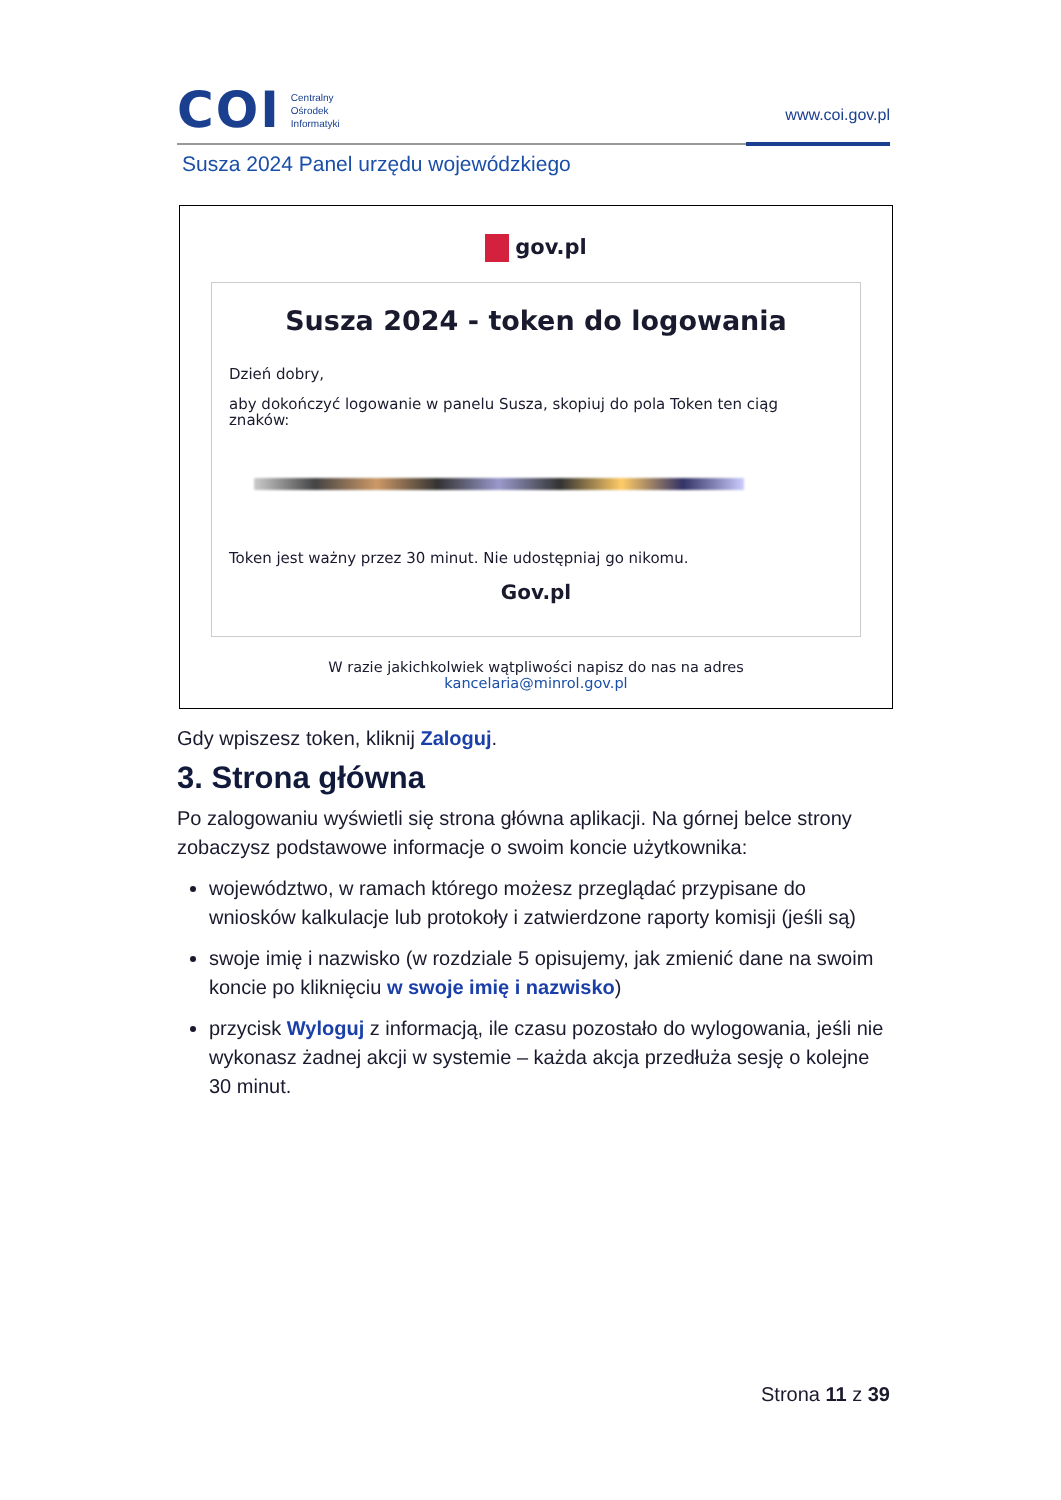COI
Centralny
Ośrodek
Informatyki
www.coi.gov.pl
Susza 2024 Panel urzędu wojewódzkiego
gov.pl
Susza 2024 - token do logowania
Dzień dobry,
aby dokończyć logowanie w panelu Susza, skopiuj do pola Token ten ciąg znaków:
Token jest ważny przez 30 minut. Nie udostępniaj go nikomu.
Gov.pl
W razie jakichkolwiek wątpliwości napisz do nas na adres
kancelaria@minrol.gov.pl
Gdy wpiszesz token, kliknij Zaloguj.
3. Strona główna
Po zalogowaniu wyświetli się strona główna aplikacji. Na górnej belce strony zobaczysz podstawowe informacje o swoim koncie użytkownika:
województwo, w ramach którego możesz przeglądać przypisane do wniosków kalkulacje lub protokoły i zatwierdzone raporty komisji (jeśli są)
swoje imię i nazwisko (w rozdziale 5 opisujemy, jak zmienić dane na swoim koncie po kliknięciu w swoje imię i nazwisko)
przycisk Wyloguj z informacją, ile czasu pozostało do wylogowania, jeśli nie wykonasz żadnej akcji w systemie – każda akcja przedłuża sesję o kolejne 30 minut.
Strona 11 z 39